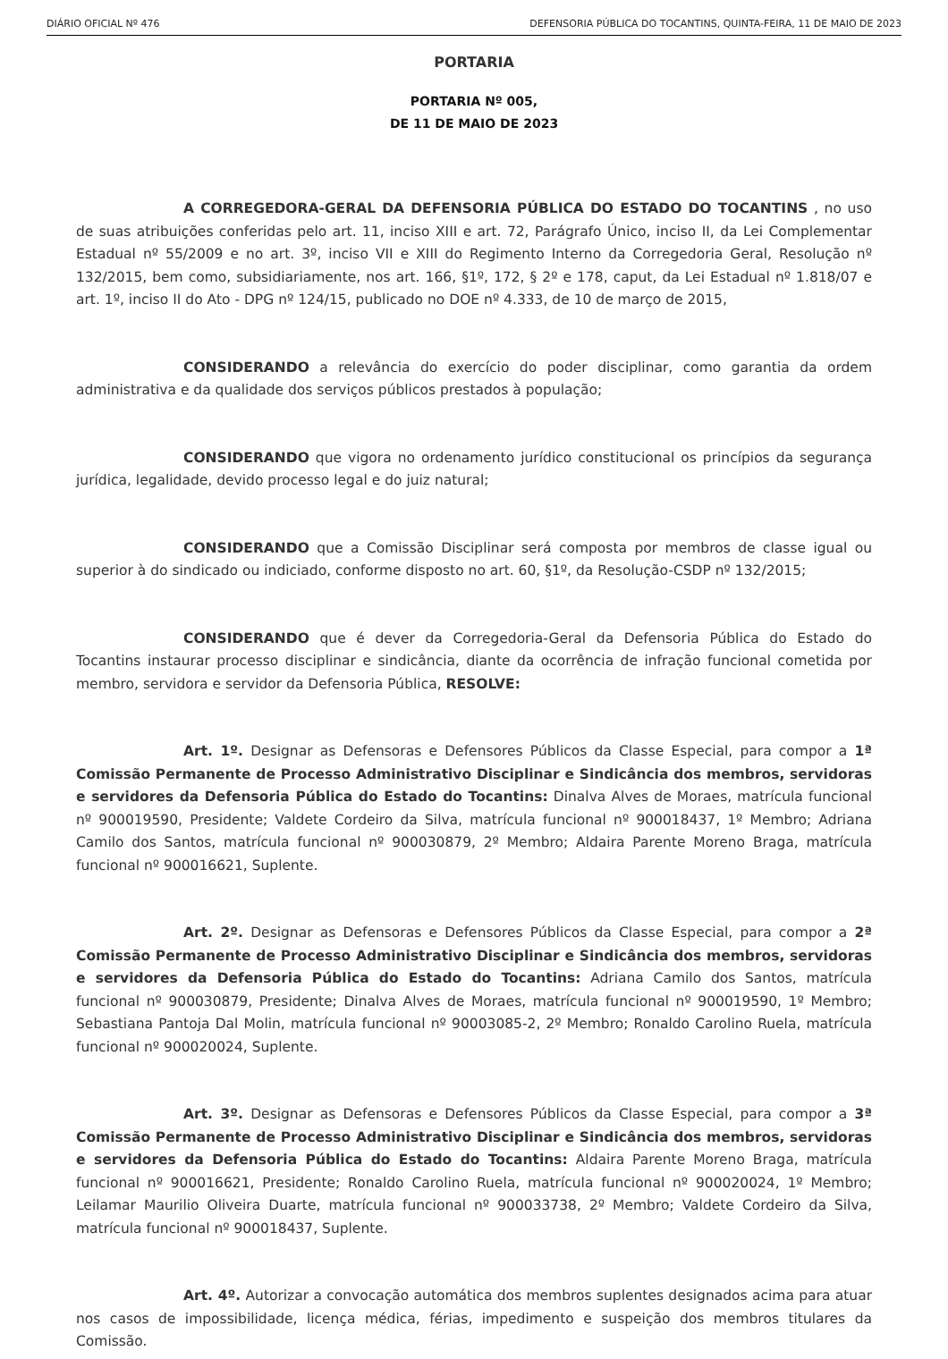DIÁRIO OFICIAL Nº 476 DEFENSORIA PÚBLICA DO TOCANTINS, QUINTA-FEIRA, 11 DE MAIO DE 2023
PORTARIA
PORTARIA Nº 005,
DE 11 DE MAIO DE 2023
A CORREGEDORA-GERAL DA DEFENSORIA PÚBLICA DO ESTADO DO TOCANTINS , no uso de suas atribuições conferidas pelo art. 11, inciso XIII e art. 72, Parágrafo Único, inciso II, da Lei Complementar Estadual nº 55/2009 e no art. 3º, inciso VII e XIII do Regimento Interno da Corregedoria Geral, Resolução nº 132/2015, bem como, subsidiariamente, nos art. 166, §1º, 172, § 2º e 178, caput, da Lei Estadual nº 1.818/07 e art. 1º, inciso II do Ato - DPG nº 124/15, publicado no DOE nº 4.333, de 10 de março de 2015,
CONSIDERANDO a relevância do exercício do poder disciplinar, como garantia da ordem administrativa e da qualidade dos serviços públicos prestados à população;
CONSIDERANDO que vigora no ordenamento jurídico constitucional os princípios da segurança jurídica, legalidade, devido processo legal e do juiz natural;
CONSIDERANDO que a Comissão Disciplinar será composta por membros de classe igual ou superior à do sindicado ou indiciado, conforme disposto no art. 60, §1º, da Resolução-CSDP nº 132/2015;
CONSIDERANDO que é dever da Corregedoria-Geral da Defensoria Pública do Estado do Tocantins instaurar processo disciplinar e sindicância, diante da ocorrência de infração funcional cometida por membro, servidora e servidor da Defensoria Pública, RESOLVE:
Art. 1º. Designar as Defensoras e Defensores Públicos da Classe Especial, para compor a 1ª Comissão Permanente de Processo Administrativo Disciplinar e Sindicância dos membros, servidoras e servidores da Defensoria Pública do Estado do Tocantins: Dinalva Alves de Moraes, matrícula funcional nº 900019590, Presidente; Valdete Cordeiro da Silva, matrícula funcional nº 900018437, 1º Membro; Adriana Camilo dos Santos, matrícula funcional nº 900030879, 2º Membro; Aldaira Parente Moreno Braga, matrícula funcional nº 900016621, Suplente.
Art. 2º. Designar as Defensoras e Defensores Públicos da Classe Especial, para compor a 2ª Comissão Permanente de Processo Administrativo Disciplinar e Sindicância dos membros, servidoras e servidores da Defensoria Pública do Estado do Tocantins: Adriana Camilo dos Santos, matrícula funcional nº 900030879, Presidente; Dinalva Alves de Moraes, matrícula funcional nº 900019590, 1º Membro; Sebastiana Pantoja Dal Molin, matrícula funcional nº 90003085-2, 2º Membro; Ronaldo Carolino Ruela, matrícula funcional nº 900020024, Suplente.
Art. 3º. Designar as Defensoras e Defensores Públicos da Classe Especial, para compor a 3ª Comissão Permanente de Processo Administrativo Disciplinar e Sindicância dos membros, servidoras e servidores da Defensoria Pública do Estado do Tocantins: Aldaira Parente Moreno Braga, matrícula funcional nº 900016621, Presidente; Ronaldo Carolino Ruela, matrícula funcional nº 900020024, 1º Membro; Leilamar Maurilio Oliveira Duarte, matrícula funcional nº 900033738, 2º Membro; Valdete Cordeiro da Silva, matrícula funcional nº 900018437, Suplente.
Art. 4º. Autorizar a convocação automática dos membros suplentes designados acima para atuar nos casos de impossibilidade, licença médica, férias, impedimento e suspeição dos membros titulares da Comissão.